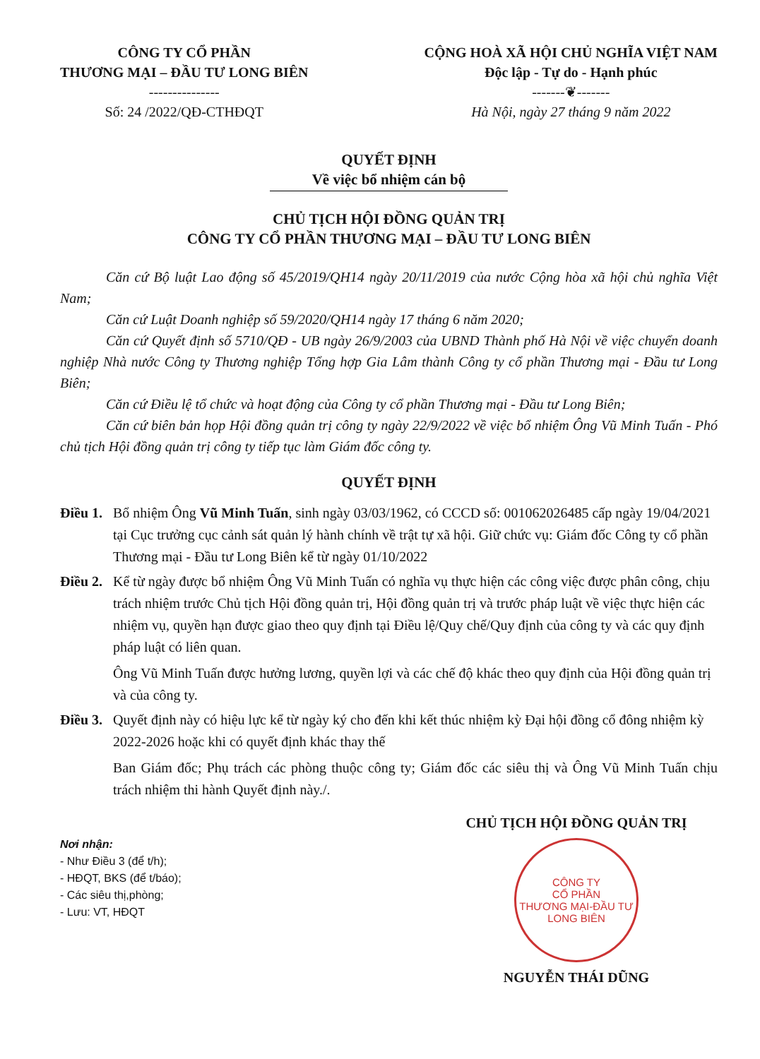CÔNG TY CỔ PHẦN
THƯƠNG MẠI – ĐẦU TƯ LONG BIÊN
---------------
Số: 24 /2022/QĐ-CTHĐQT
CỘNG HOÀ XÃ HỘI CHỦ NGHĨA VIỆT NAM
Độc lập - Tự do - Hạnh phúc
-------❦-------
Hà Nội, ngày 27 tháng 9 năm 2022
QUYẾT ĐỊNH
Về việc bổ nhiệm cán bộ
CHỦ TỊCH HỘI ĐỒNG QUẢN TRỊ
CÔNG TY CỔ PHẦN THƯƠNG MẠI – ĐẦU TƯ LONG BIÊN
Căn cứ Bộ luật Lao động số 45/2019/QH14 ngày 20/11/2019 của nước Cộng hòa xã hội chủ nghĩa Việt Nam;
Căn cứ Luật Doanh nghiệp số 59/2020/QH14 ngày 17 tháng 6 năm 2020;
Căn cứ Quyết định số 5710/QĐ - UB ngày 26/9/2003 của UBND Thành phố Hà Nội về việc chuyển doanh nghiệp Nhà nước Công ty Thương nghiệp Tổng hợp Gia Lâm thành Công ty cổ phần Thương mại - Đầu tư Long Biên;
Căn cứ Điều lệ tổ chức và hoạt động của Công ty cổ phần Thương mại - Đầu tư Long Biên;
Căn cứ biên bản họp Hội đồng quản trị công ty ngày 22/9/2022 về việc bổ nhiệm Ông Vũ Minh Tuấn - Phó chủ tịch Hội đồng quản trị công ty tiếp tục làm Giám đốc công ty.
QUYẾT ĐỊNH
Điều 1. Bổ nhiệm Ông Vũ Minh Tuấn, sinh ngày 03/03/1962, có CCCD số: 001062026485 cấp ngày 19/04/2021 tại Cục trưởng cục cảnh sát quản lý hành chính về trật tự xã hội. Giữ chức vụ: Giám đốc Công ty cổ phần Thương mại - Đầu tư Long Biên kể từ ngày 01/10/2022
Điều 2. Kể từ ngày được bổ nhiệm Ông Vũ Minh Tuấn có nghĩa vụ thực hiện các công việc được phân công, chịu trách nhiệm trước Chủ tịch Hội đồng quản trị, Hội đồng quản trị và trước pháp luật về việc thực hiện các nhiệm vụ, quyền hạn được giao theo quy định tại Điều lệ/Quy chế/Quy định của công ty và các quy định pháp luật có liên quan.
Ông Vũ Minh Tuấn được hưởng lương, quyền lợi và các chế độ khác theo quy định của Hội đồng quản trị và của công ty.
Điều 3. Quyết định này có hiệu lực kể từ ngày ký cho đến khi kết thúc nhiệm kỳ Đại hội đồng cổ đông nhiệm kỳ 2022-2026 hoặc khi có quyết định khác thay thế
Ban Giám đốc; Phụ trách các phòng thuộc công ty; Giám đốc các siêu thị và Ông Vũ Minh Tuấn chịu trách nhiệm thi hành Quyết định này./.
Nơi nhận:
- Như Điều 3 (để t/h);
- HĐQT, BKS (để t/báo);
- Các siêu thị,phòng;
- Lưu: VT, HĐQT
CHỦ TỊCH HỘI ĐỒNG QUẢN TRỊ
CÔNG TY
CỔ PHẦN
THƯƠNG MẠI-ĐẦU TƯ
LONG BIÊN
NGUYỄN THÁI DŨNG